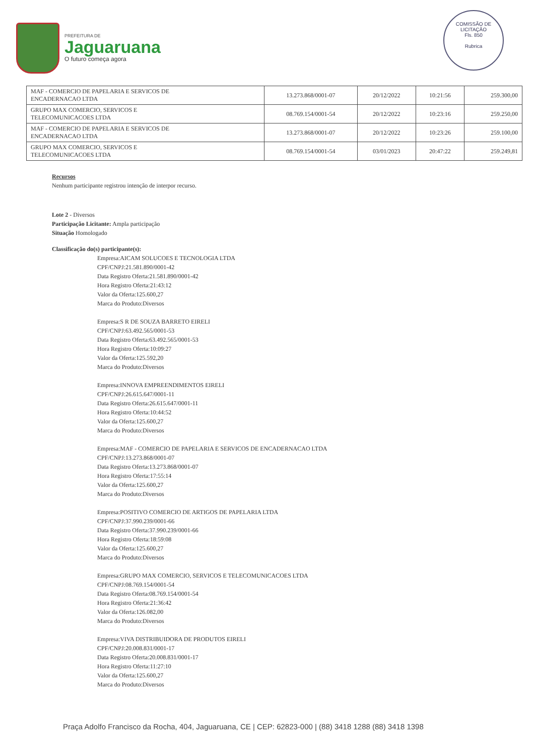PREFEITURA DE
Jaguaruana
O futuro começa agora
COMISSÃO DE LICITAÇÃO
Fls. 850
Rubrica
| MAF - COMERCIO DE PAPELARIA E SERVICOS DE ENCADERNACAO LTDA | 13.273.868/0001-07 | 20/12/2022 | 10:21:56 | 259.300,00 |
| GRUPO MAX COMERCIO, SERVICOS E TELECOMUNICACOES LTDA | 08.769.154/0001-54 | 20/12/2022 | 10:23:16 | 259.250,00 |
| MAF - COMERCIO DE PAPELARIA E SERVICOS DE ENCADERNACAO LTDA | 13.273.868/0001-07 | 20/12/2022 | 10:23:26 | 259.100,00 |
| GRUPO MAX COMERCIO, SERVICOS E TELECOMUNICACOES LTDA | 08.769.154/0001-54 | 03/01/2023 | 20:47:22 | 259.249,81 |
Recursos
Nenhum participante registrou intenção de interpor recurso.
Lote 2 - Diversos
Participação Licitante: Ampla participação
Situação Homologado
Classificação do(s) participante(s):
Empresa:AICAM SOLUCOES E TECNOLOGIA LTDA
CPF/CNPJ:21.581.890/0001-42
Data Registro Oferta:21.581.890/0001-42
Hora Registro Oferta:21:43:12
Valor da Oferta:125.600,27
Marca do Produto:Diversos
Empresa:S R DE SOUZA BARRETO EIRELI
CPF/CNPJ:63.492.565/0001-53
Data Registro Oferta:63.492.565/0001-53
Hora Registro Oferta:10:09:27
Valor da Oferta:125.592,20
Marca do Produto:Diversos
Empresa:INNOVA EMPREENDIMENTOS EIRELI
CPF/CNPJ:26.615.647/0001-11
Data Registro Oferta:26.615.647/0001-11
Hora Registro Oferta:10:44:52
Valor da Oferta:125.600,27
Marca do Produto:Diversos
Empresa:MAF - COMERCIO DE PAPELARIA E SERVICOS DE ENCADERNACAO LTDA
CPF/CNPJ:13.273.868/0001-07
Data Registro Oferta:13.273.868/0001-07
Hora Registro Oferta:17:55:14
Valor da Oferta:125.600,27
Marca do Produto:Diversos
Empresa:POSITIVO COMERCIO DE ARTIGOS DE PAPELARIA LTDA
CPF/CNPJ:37.990.239/0001-66
Data Registro Oferta:37.990.239/0001-66
Hora Registro Oferta:18:59:08
Valor da Oferta:125.600,27
Marca do Produto:Diversos
Empresa:GRUPO MAX COMERCIO, SERVICOS E TELECOMUNICACOES LTDA
CPF/CNPJ:08.769.154/0001-54
Data Registro Oferta:08.769.154/0001-54
Hora Registro Oferta:21:36:42
Valor da Oferta:126.082,00
Marca do Produto:Diversos
Empresa:VIVA DISTRIBUIDORA DE PRODUTOS EIRELI
CPF/CNPJ:20.008.831/0001-17
Data Registro Oferta:20.008.831/0001-17
Hora Registro Oferta:11:27:10
Valor da Oferta:125.600,27
Marca do Produto:Diversos
Praça Adolfo Francisco da Rocha, 404, Jaguaruana, CE | CEP: 62823-000 | (88) 3418 1288 (88) 3418 1398